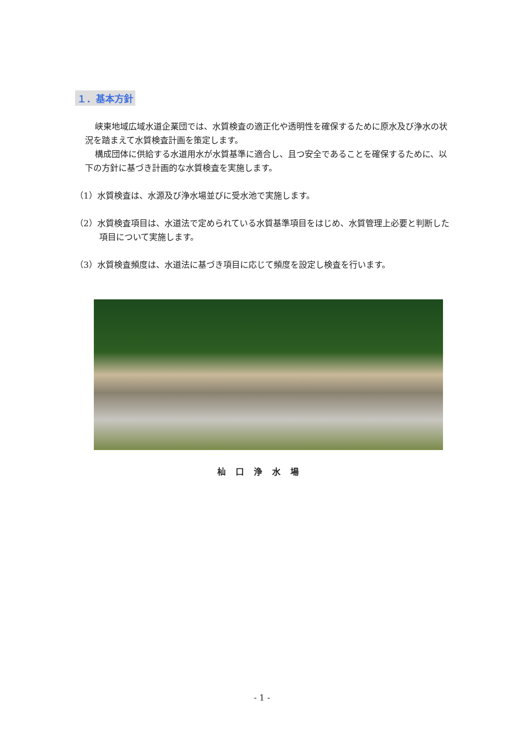１．基本方針
峡東地域広域水道企業団では、水質検査の適正化や透明性を確保するために原水及び浄水の状況を踏まえて水質検査計画を策定します。
構成団体に供給する水道用水が水質基準に適合し、且つ安全であることを確保するために、以下の方針に基づき計画的な水質検査を実施します。
（1）水質検査は、水源及び浄水場並びに受水池で実施します。
（2）水質検査項目は、水道法で定められている水質基準項目をはじめ、水質管理上必要と判断した項目について実施します。
（3）水質検査頻度は、水道法に基づき項目に応じて頻度を設定し検査を行います。
杣口浄水場
- 1 -